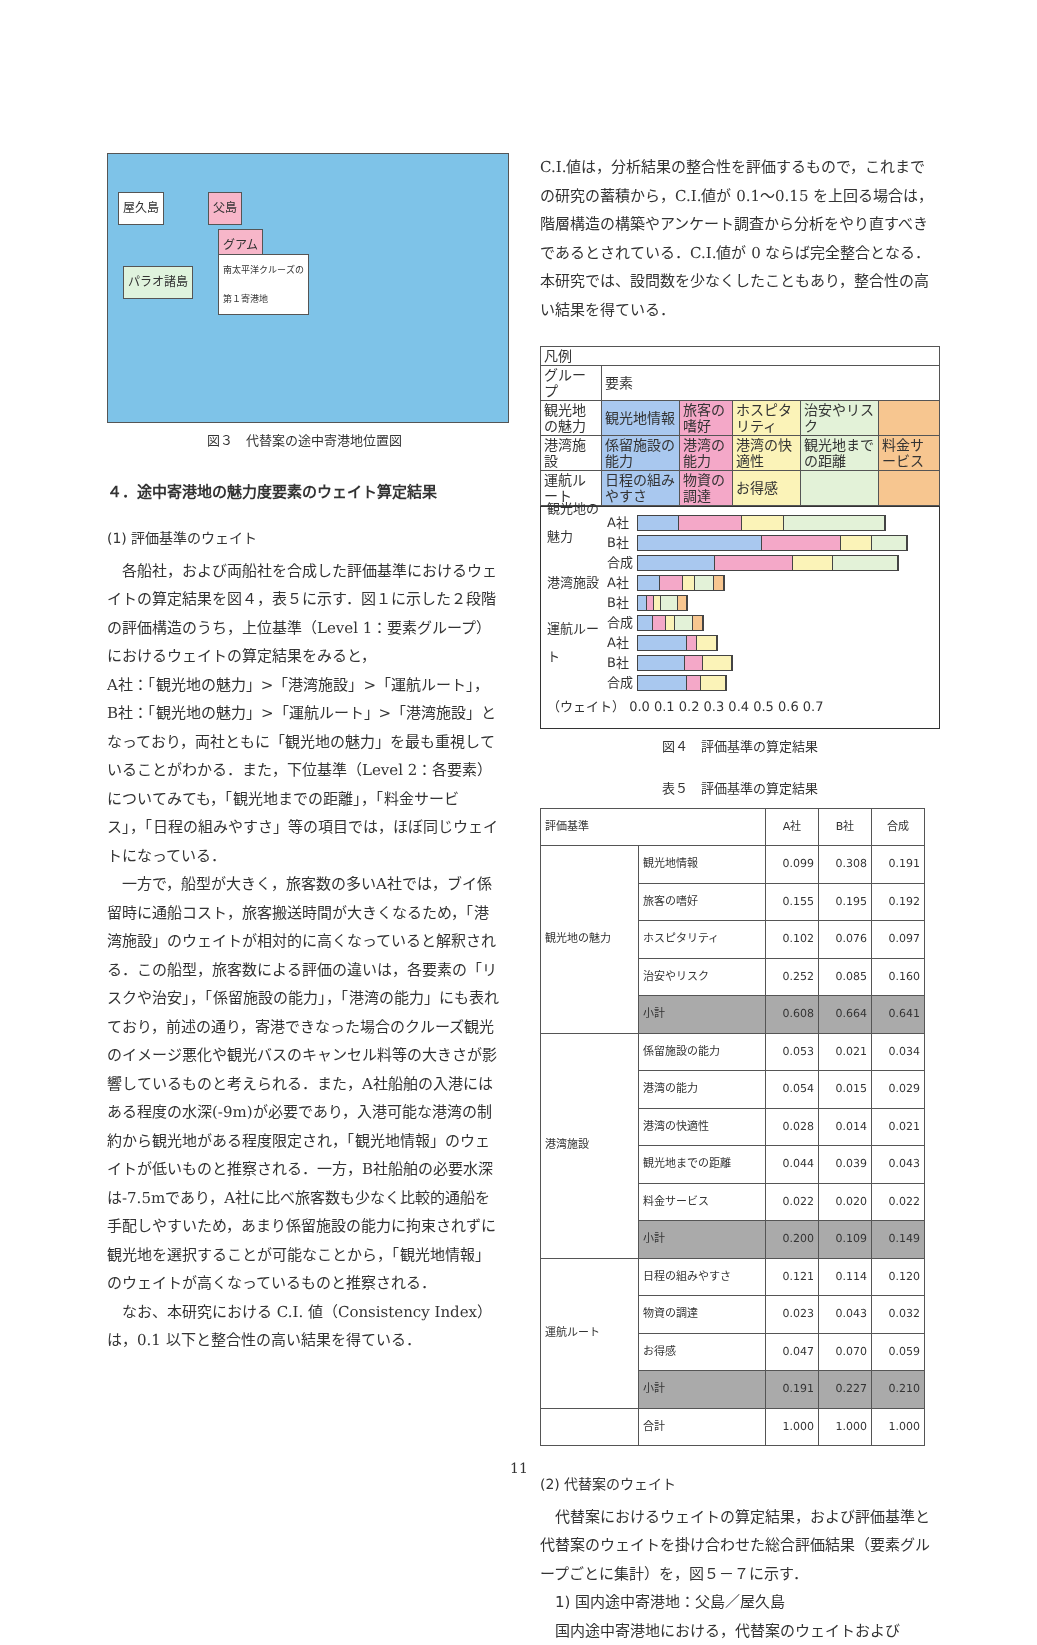屋久島 父島
グアム
南太平洋クルーズの
第１寄港地 パラオ諸島
図３　代替案の途中寄港地位置図
４．途中寄港地の魅力度要素のウェイト算定結果
(1) 評価基準のウェイト
各船社，および両船社を合成した評価基準におけるウェイトの算定結果を図４，表５に示す．図１に示した２段階の評価構造のうち，上位基準（Level 1：要素グループ）におけるウェイトの算定結果をみると，
A社：「観光地の魅力」>「港湾施設」>「運航ルート」，
B社：「観光地の魅力」>「運航ルート」>「港湾施設」となっており，両社ともに「観光地の魅力」を最も重視していることがわかる．また，下位基準（Level 2：各要素）についてみても，「観光地までの距離」，「料金サービス」，「日程の組みやすさ」等の項目では，ほぼ同じウェイトになっている．
一方で，船型が大きく，旅客数の多いA社では，ブイ係留時に通船コスト，旅客搬送時間が大きくなるため，「港湾施設」のウェイトが相対的に高くなっていると解釈される．この船型，旅客数による評価の違いは，各要素の「リスクや治安」，「係留施設の能力」，「港湾の能力」にも表れており，前述の通り，寄港できなった場合のクルーズ観光のイメージ悪化や観光バスのキャンセル料等の大きさが影響しているものと考えられる．また，A社船舶の入港にはある程度の水深(-9m)が必要であり，入港可能な港湾の制約から観光地がある程度限定され，「観光地情報」のウェイトが低いものと推察される．一方，B社船舶の必要水深は-7.5mであり，A社に比べ旅客数も少なく比較的通船を手配しやすいため，あまり係留施設の能力に拘束されずに観光地を選択することが可能なことから，「観光地情報」のウェイトが高くなっているものと推察される．
なお、本研究における C.I. 値（Consistency Index）は，0.1 以下と整合性の高い結果を得ている．
C.I.値は，分析結果の整合性を評価するもので，これまでの研究の蓄積から，C.I.値が 0.1〜0.15 を上回る場合は，階層構造の構築やアンケート調査から分析をやり直すべきであるとされている．C.I.値が 0 ならば完全整合となる．本研究では、設問数を少なくしたこともあり，整合性の高い結果を得ている．
| 凡例 | | | | | |
| グループ | 要素 | | | | |
| 観光地の魅力 | 観光地情報 | 旅客の嗜好 | ホスピタリティ | 治安やリスク | |
| 港湾施設 | 係留施設の能力 | 港湾の能力 | 港湾の快適性 | 観光地までの距離 | 料金サービス |
| 運航ルート | 日程の組みやすさ | 物資の調達 | お得感 | | |
観光地の魅力 A社
B社
合成
港湾施設 A社
B社
合成
運航ルート A社
B社
合成
（ウェイト） 0.0 0.1 0.2 0.3 0.4 0.5 0.6 0.7
図４　評価基準の算定結果
表５　評価基準の算定結果
| 評価基準 | | A社 | B社 | 合成 |
| --- | --- | --- | --- | --- |
| 観光地の魅力 | 観光地情報 | 0.099 | 0.308 | 0.191 |
| | 旅客の嗜好 | 0.155 | 0.195 | 0.192 |
| | ホスピタリティ | 0.102 | 0.076 | 0.097 |
| | 治安やリスク | 0.252 | 0.085 | 0.160 |
| | 小計 | 0.608 | 0.664 | 0.641 |
| 港湾施設 | 係留施設の能力 | 0.053 | 0.021 | 0.034 |
| | 港湾の能力 | 0.054 | 0.015 | 0.029 |
| | 港湾の快適性 | 0.028 | 0.014 | 0.021 |
| | 観光地までの距離 | 0.044 | 0.039 | 0.043 |
| | 料金サービス | 0.022 | 0.020 | 0.022 |
| | 小計 | 0.200 | 0.109 | 0.149 |
| 運航ルート | 日程の組みやすさ | 0.121 | 0.114 | 0.120 |
| | 物資の調達 | 0.023 | 0.043 | 0.032 |
| | お得感 | 0.047 | 0.070 | 0.059 |
| | 小計 | 0.191 | 0.227 | 0.210 |
| | 合計 | 1.000 | 1.000 | 1.000 |
(2) 代替案のウェイト
代替案におけるウェイトの算定結果，および評価基準と代替案のウェイトを掛け合わせた総合評価結果（要素グループごとに集計）を，図５－７に示す．
1) 国内途中寄港地：父島／屋久島
国内途中寄港地における，代替案のウェイトおよび
11